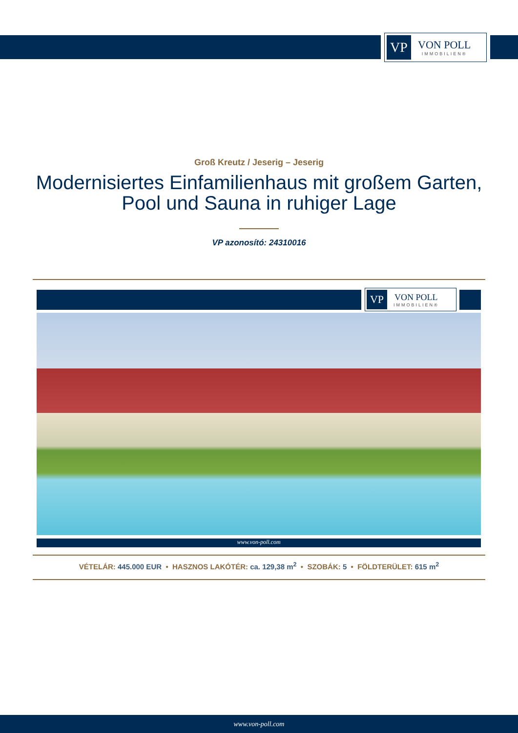VP
VON POLL
IMMOBILIEN®
Groß Kreutz / Jeserig – Jeserig
Modernisiertes Einfamilienhaus mit großem Garten,
Pool und Sauna in ruhiger Lage
VP azonosító: 24310016
VP
VON POLL
IMMOBILIEN®
www.von-poll.com
VÉTELÁR: 445.000 EUR • HASZNOS LAKÓTÉR: ca. 129,38 m<sup>2</sup> • SZOBÁK: 5 • FÖLDTERÜLET: 615 m<sup>2</sup>
www.von-poll.com